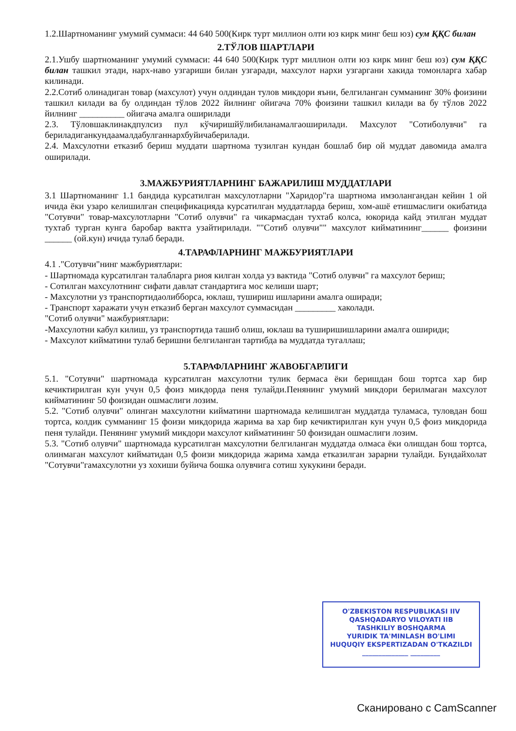1.2.Шартноманинг умумий суммаси: 44 640 500(Кирк турт миллион олти юз кирк минг беш юз) сум ҚҚС билан
2.ТЎЛОВ ШАРТЛАРИ
2.1.Ушбу шартноманинг умумий суммаси: 44 640 500(Кирк турт миллион олти юз кирк минг беш юз) сум ҚҚС билан ташкил этади, нарх-наво узгариши билан узгаради, махсулот нархи узгаргани хакида томонларга хабар килинади.
2.2.Сотиб олинадиган товар (махсулот) учун олдиндан тулов микдори яъни, белгиланган сумманинг 30% фоизини ташкил килади ва бу олдиндан тўлов 2022 йилнинг ойигача 70% фоизини ташкил килади ва бу тўлов 2022 йилнинг __________ ойигача амалга оширилади
2.3. Тўловшаклинакдпулсиз пул кўчиришйўлибиланамалгаоширилади. Махсулот "Сотиболувчи" га бериладиганкундаамалдабулганнархбуйичаберилади.
2.4. Махсулотни етказиб бериш муддати шартнома тузилган кундан бошлаб бир ой муддат давомида амалга оширилади.
3.МАЖБУРИЯТЛАРНИНГ БАЖАРИЛИШ МУДДАТЛАРИ
3.1 Шартноманинг 1.1 бандида курсатилган махсулотларни "Харидор"га шартнома имзолангандан кейин 1 ой ичида ёки узаро келишилган спецификацияда курсатилган муддатларда бериш, хом-ашё етишмаслиги окибатида "Сотувчи" товар-махсулотларни "Сотиб олувчи" га чикармасдан тухтаб колса, юкорида кайд этилган муддат тухтаб турган кунга баробар вактга узайтирилади. ""Сотиб олувчи"" махсулот кийматининг______ фоизини ______ (ой.кун) ичида тулаб беради.
4.ТАРАФЛАРНИНГ МАЖБУРИЯТЛАРИ
4.1 ."Сотувчи"нинг мажбуриятлари:
- Шартномада курсатилган талабларга риоя килган холда уз вактида "Сотиб олувчи" га махсулот бериш;
- Сотилган махсулотнинг сифати давлат стандартига мос келиши шарт;
- Махсулотни уз транспортидаолибборса, юклаш, тушириш ишларини амалга оширади;
- Транспорт харажати учун етказиб берган махсулот суммасидан _________ хаколади.
"Сотиб олувчи" мажбуриятлари:
-Махсулотни кабул килиш, уз транспортида ташиб олиш, юклаш ва туширишишларини амалга ошириди;
- Махсулот кийматини тулаб беришни белгиланган тартибда ва муддатда тугаллаш;
5.ТАРАФЛАРНИНГ ЖАВОБГАРЛИГИ
5.1. "Сотувчи" шартномада курсатилган махсулотни тулик бермаса ёки беришдан бош тортса хар бир кечиктирилган кун учун 0,5 фоиз микдорда пеня тулайди.Пенянинг умумий микдори берилмаган махсулот кийматининг 50 фоизидан ошмаслиги лозим.
5.2. "Сотиб олувчи" олинган махсулотни кийматини шартномада келишилган муддатда туламаса, туловдан бош тортса, колдик сумманинг 15 фоизи микдорида жарима ва хар бир кечиктирилган кун учун 0,5 фоиз микдорида пеня тулайди. Пенянинг умумий микдори махсулот кийматининг 50 фоизидан ошмаслиги лозим.
5.3. "Сотиб олувчи" шартномада курсатилган махсулотни белгиланган муддатда олмаса ёки олишдан бош тортса, олинмаган махсулот кийматидан 0,5 фоизи микдорида жарима хамда етказилган зарарни тулайди. Бундайхолат "Сотувчи"гамахсулотни уз хохиши буйича бошка олувчига сотиш хукукини беради.
O'ZBEKISTON RESPUBLIKASI IIV
QASHQADARYO VILOYATI IIB
TASHKILIY BOSHQARMA
YURIDIK TA'MINLASH BO'LIMI
HUQUQIY EKSPERTIZADAN O'TKAZILDI
______________ _________
Сканировано с CamScanner